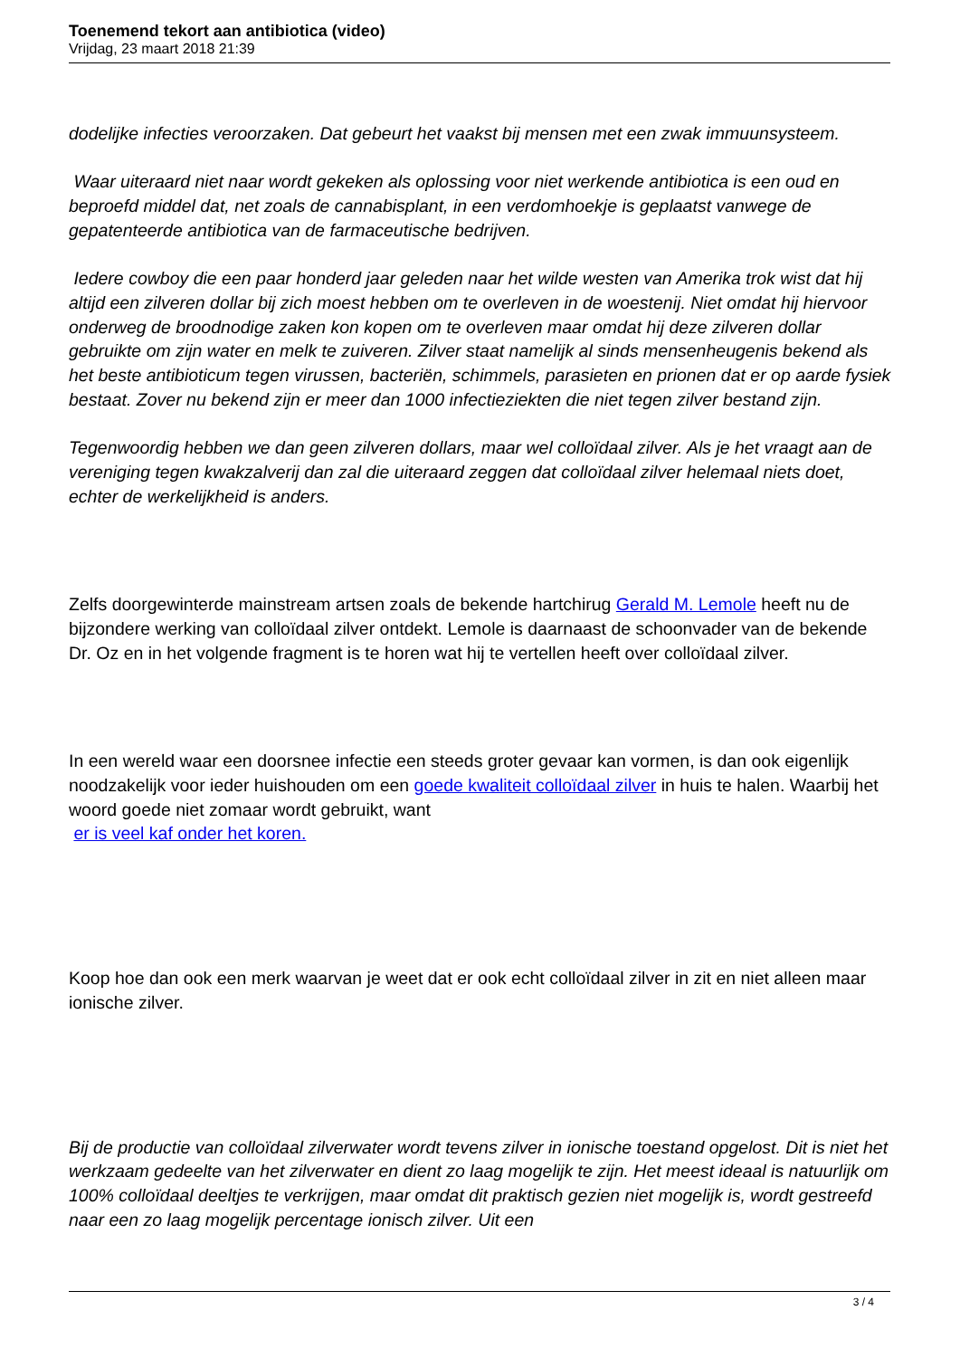Toenemend tekort aan antibiotica (video)
Vrijdag, 23 maart 2018 21:39
dodelijke infecties veroorzaken. Dat gebeurt het vaakst bij mensen met een zwak immuunsysteem.
Waar uiteraard niet naar wordt gekeken als oplossing voor niet werkende antibiotica is een oud en beproefd middel dat, net zoals de cannabisplant, in een verdomhoekje is geplaatst vanwege de gepatenteerde antibiotica van de farmaceutische bedrijven.
Iedere cowboy die een paar honderd jaar geleden naar het wilde westen van Amerika trok wist dat hij altijd een zilveren dollar bij zich moest hebben om te overleven in de woestenij. Niet omdat hij hiervoor onderweg de broodnodige zaken kon kopen om te overleven maar omdat hij deze zilveren dollar gebruikte om zijn water en melk te zuiveren. Zilver staat namelijk al sinds mensenheugenis bekend als het beste antibioticum tegen virussen, bacteriën, schimmels, parasieten en prionen dat er op aarde fysiek bestaat. Zover nu bekend zijn er meer dan 1000 infectieziekten die niet tegen zilver bestand zijn.
Tegenwoordig hebben we dan geen zilveren dollars, maar wel colloïdaal zilver. Als je het vraagt aan de vereniging tegen kwakzalverij dan zal die uiteraard zeggen dat colloïdaal zilver helemaal niets doet, echter de werkelijkheid is anders.
Zelfs doorgewinterde mainstream artsen zoals de bekende hartchirug Gerald M. Lemole heeft nu de bijzondere werking van colloïdaal zilver ontdekt. Lemole is daarnaast de schoonvader van de bekende Dr. Oz en in het volgende fragment is te horen wat hij te vertellen heeft over colloïdaal zilver.
In een wereld waar een doorsnee infectie een steeds groter gevaar kan vormen, is dan ook eigenlijk noodzakelijk voor ieder huishouden om een goede kwaliteit colloïdaal zilver in huis te halen. Waarbij het woord goede niet zomaar wordt gebruikt, want
er is veel kaf onder het koren.
Koop hoe dan ook een merk waarvan je weet dat er ook echt colloïdaal zilver in zit en niet alleen maar ionische zilver.
Bij de productie van colloïdaal zilverwater wordt tevens zilver in ionische toestand opgelost. Dit is niet het werkzaam gedeelte van het zilverwater en dient zo laag mogelijk te zijn. Het meest ideaal is natuurlijk om 100% colloïdaal deeltjes te verkrijgen, maar omdat dit praktisch gezien niet mogelijk is, wordt gestreefd naar een zo laag mogelijk percentage ionisch zilver. Uit een
3 / 4